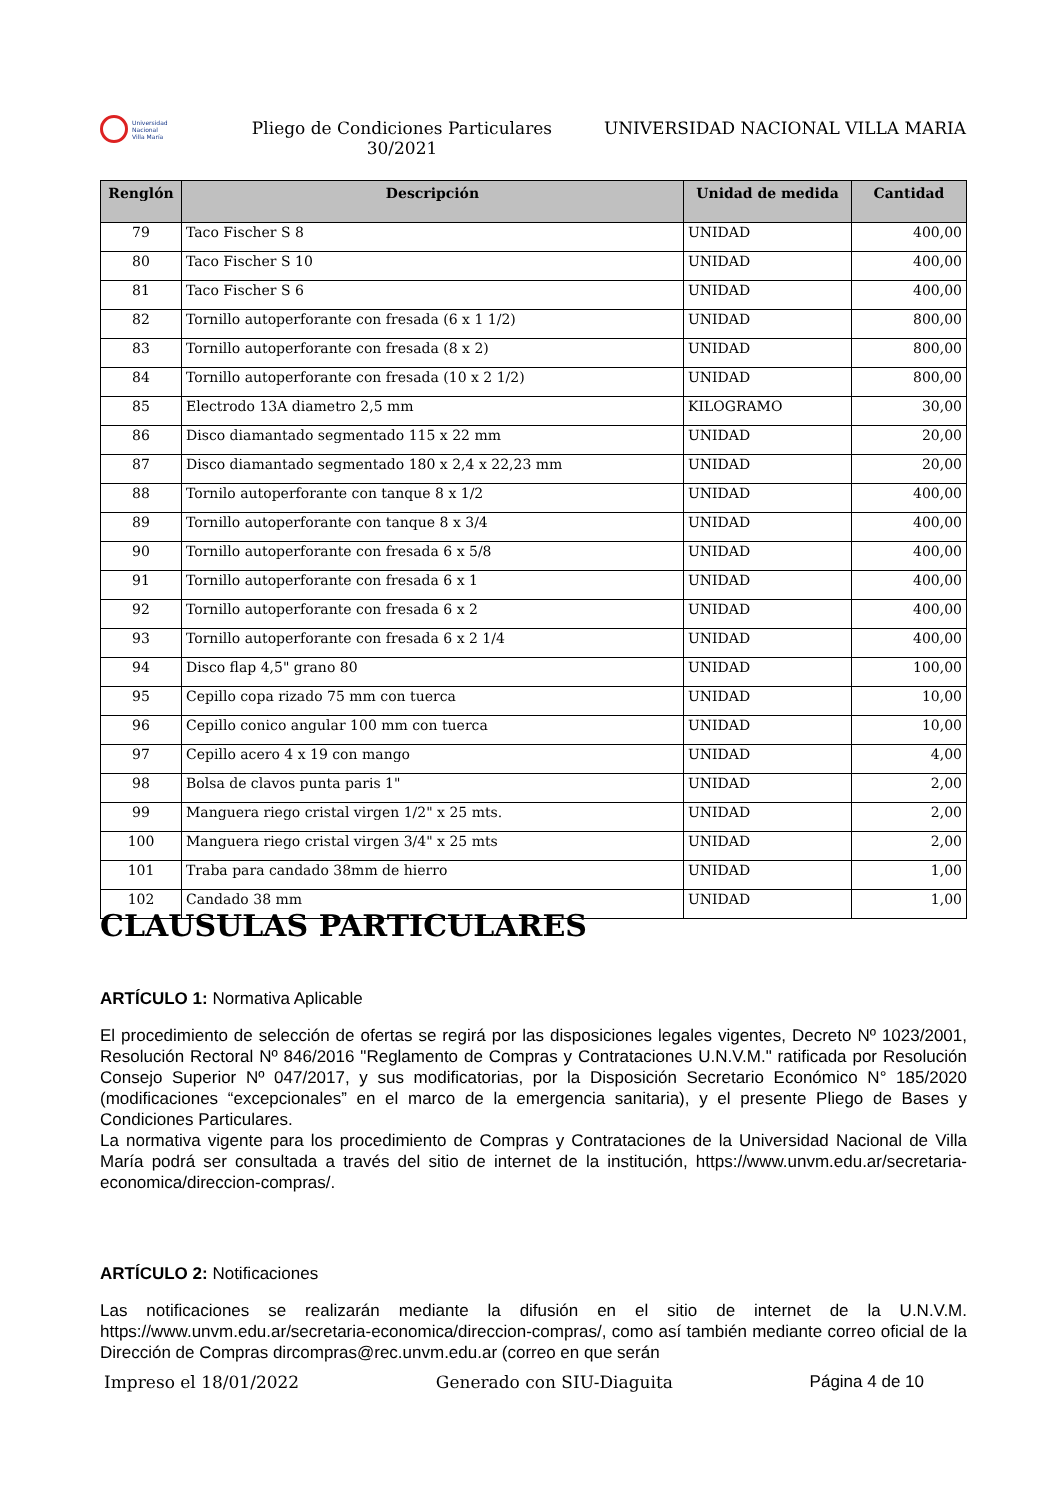Universidad
Nacional
Villa María
Pliego de Condiciones Particulares
30/2021
UNIVERSIDAD NACIONAL VILLA MARIA
| Renglón | Descripción | Unidad de medida | Cantidad |
| --- | --- | --- | --- |
| 79 | Taco Fischer S 8 | UNIDAD | 400,00 |
| 80 | Taco Fischer S 10 | UNIDAD | 400,00 |
| 81 | Taco Fischer S 6 | UNIDAD | 400,00 |
| 82 | Tornillo autoperforante con fresada (6 x 1 1/2) | UNIDAD | 800,00 |
| 83 | Tornillo autoperforante con fresada (8 x 2) | UNIDAD | 800,00 |
| 84 | Tornillo autoperforante con fresada (10 x 2 1/2) | UNIDAD | 800,00 |
| 85 | Electrodo 13A diametro 2,5 mm | KILOGRAMO | 30,00 |
| 86 | Disco diamantado segmentado 115 x 22 mm | UNIDAD | 20,00 |
| 87 | Disco diamantado segmentado 180 x 2,4 x 22,23 mm | UNIDAD | 20,00 |
| 88 | Tornilo autoperforante con tanque 8 x 1/2 | UNIDAD | 400,00 |
| 89 | Tornillo autoperforante con tanque 8 x 3/4 | UNIDAD | 400,00 |
| 90 | Tornillo autoperforante con fresada 6 x 5/8 | UNIDAD | 400,00 |
| 91 | Tornillo autoperforante con fresada 6 x 1 | UNIDAD | 400,00 |
| 92 | Tornillo autoperforante con fresada 6 x 2 | UNIDAD | 400,00 |
| 93 | Tornillo autoperforante con fresada 6 x 2 1/4 | UNIDAD | 400,00 |
| 94 | Disco flap 4,5" grano 80 | UNIDAD | 100,00 |
| 95 | Cepillo copa rizado 75 mm con tuerca | UNIDAD | 10,00 |
| 96 | Cepillo conico angular 100 mm con tuerca | UNIDAD | 10,00 |
| 97 | Cepillo acero 4 x 19 con mango | UNIDAD | 4,00 |
| 98 | Bolsa de clavos punta paris 1" | UNIDAD | 2,00 |
| 99 | Manguera riego cristal virgen 1/2" x 25 mts. | UNIDAD | 2,00 |
| 100 | Manguera riego cristal virgen 3/4" x 25 mts | UNIDAD | 2,00 |
| 101 | Traba para candado 38mm de hierro | UNIDAD | 1,00 |
| 102 | Candado 38 mm | UNIDAD | 1,00 |
CLAUSULAS PARTICULARES
ARTÍCULO 1: Normativa Aplicable
El procedimiento de selección de ofertas se regirá por las disposiciones legales vigentes, Decreto Nº 1023/2001, Resolución Rectoral Nº 846/2016 "Reglamento de Compras y Contrataciones U.N.V.M." ratificada por Resolución Consejo Superior Nº 047/2017, y sus modificatorias, por la Disposición Secretario Económico N° 185/2020 (modificaciones “excepcionales” en el marco de la emergencia sanitaria), y el presente Pliego de Bases y Condiciones Particulares.
La normativa vigente para los procedimiento de Compras y Contrataciones de la Universidad Nacional de Villa María podrá ser consultada a través del sitio de internet de la institución, https://www.unvm.edu.ar/secretaria-economica/direccion-compras/.
ARTÍCULO 2: Notificaciones
Las notificaciones se realizarán mediante la difusión en el sitio de internet de la U.N.V.M. https://www.unvm.edu.ar/secretaria-economica/direccion-compras/, como así también mediante correo oficial de la Dirección de Compras dircompras@rec.unvm.edu.ar (correo en que serán
Impreso el 18/01/2022 Generado con SIU-Diaguita Página 4 de 10